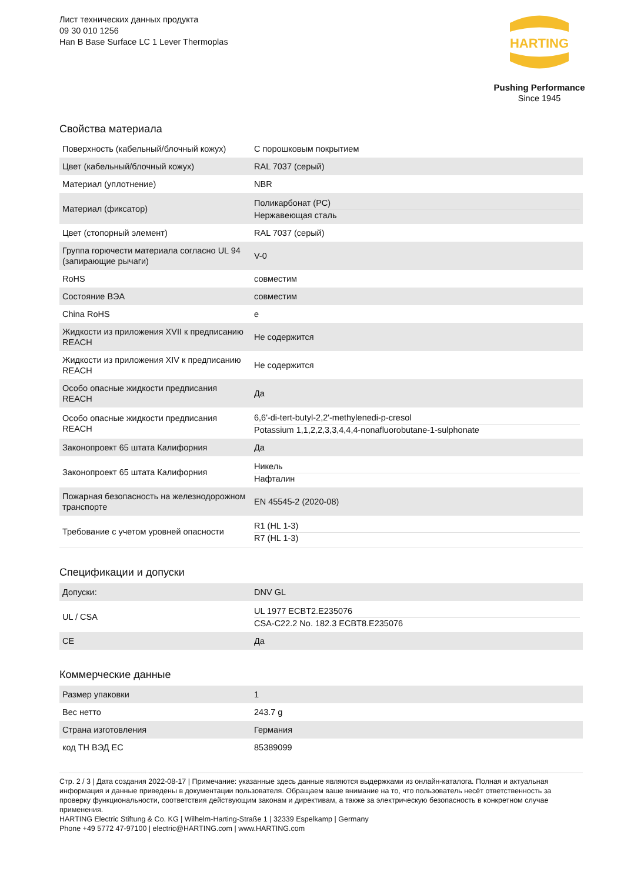Лист технических данных продукта
09 30 010 1256
Han B Base Surface LC 1 Lever Thermoplas
HARTING
Pushing Performance
Since 1945
Свойства материала
| Поверхность (кабельный/блочный кожух) | С порошковым покрытием |
| Цвет (кабельный/блочный кожух) | RAL 7037 (серый) |
| Материал (уплотнение) | NBR |
| Материал (фиксатор) | Поликарбонат (PC) Нержавеющая сталь |
| Цвет (стопорный элемент) | RAL 7037 (серый) |
| Группа горючести материала согласно UL 94 (запирающие рычаги) | V-0 |
| RoHS | совместим |
| Состояние ВЭА | совместим |
| China RoHS | e |
| Жидкости из приложения XVII к предписанию REACH | Не содержится |
| Жидкости из приложения XIV к предписанию REACH | Не содержится |
| Особо опасные жидкости предписания REACH | Да |
| Особо опасные жидкости предписания REACH | 6,6'-di-tert-butyl-2,2'-methylenedi-p-cresol Potassium 1,1,2,2,3,3,4,4,4-nonafluorobutane-1-sulphonate |
| Законопроект 65 штата Калифорния | Да |
| Законопроект 65 штата Калифорния | Никель Нафталин |
| Пожарная безопасность на железнодорожном транспорте | EN 45545-2 (2020-08) |
| Требование с учетом уровней опасности | R1 (HL 1-3) R7 (HL 1-3) |
Спецификации и допуски
| Допуски: | DNV GL |
| UL / CSA | UL 1977 ECBT2.E235076 CSA-C22.2 No. 182.3 ECBT8.E235076 |
| CE | Да |
Коммерческие данные
| Размер упаковки | 1 |
| Вес нетто | 243.7 g |
| Страна изготовления | Германия |
| код ТН ВЭД ЕС | 85389099 |
Стр. 2 / 3 | Дата создания 2022-08-17 | Примечание: указанные здесь данные являются выдержками из онлайн-каталога. Полная и актуальная информация и данные приведены в документации пользователя. Обращаем ваше внимание на то, что пользователь несёт ответственность за проверку функциональности, соответствия действующим законам и директивам, а также за электрическую безопасность в конкретном случае применения.
HARTING Electric Stiftung & Co. KG | Wilhelm-Harting-Straße 1 | 32339 Espelkamp | Germany
Phone +49 5772 47-97100 | electric@HARTING.com | www.HARTING.com